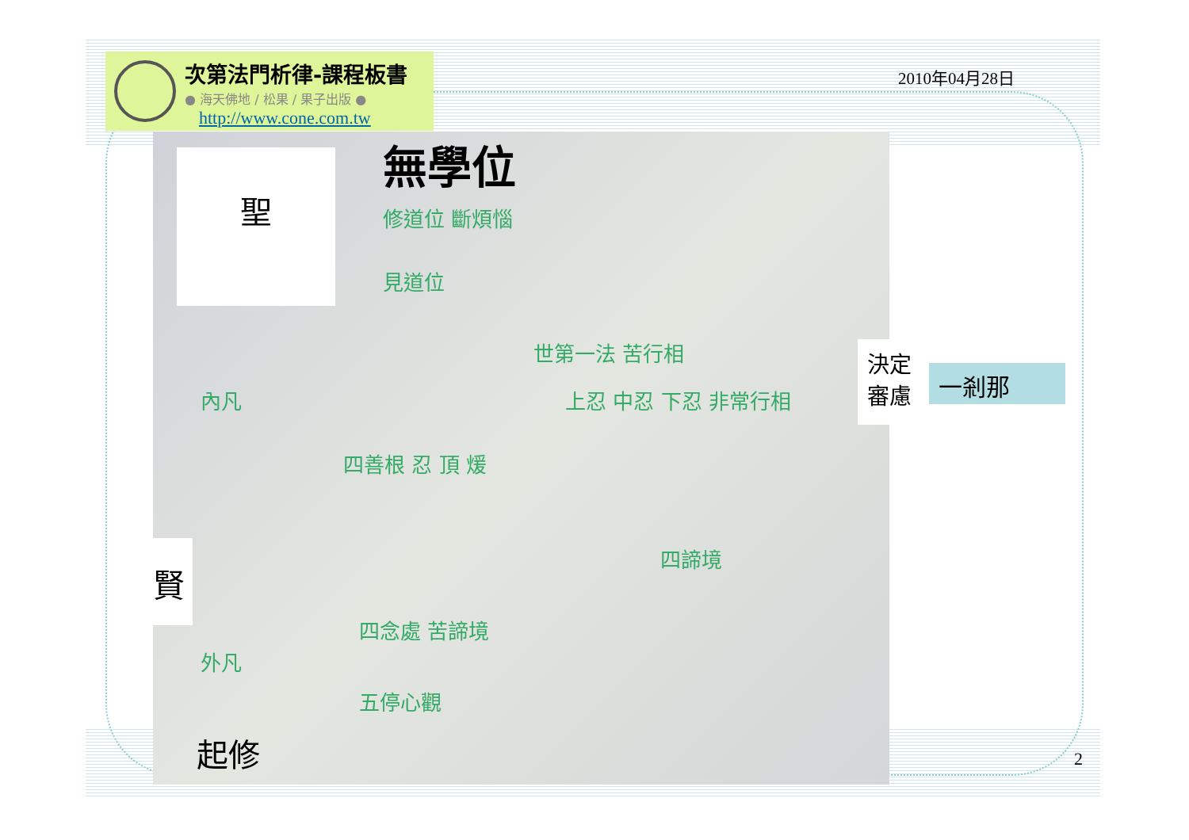次第法門析律-課程板書
● 海天佛地 / 松果 / 果子出版 ●
http://www.cone.com.tw
2010年04月28日
修道位 斷煩惱
見道位
內凡
世第一法 苦行相
上忍 中忍 下忍 非常行相
四善根 忍 頂 煖
四諦境
四念處 苦諦境
外凡
五停心觀
聖 無學位
賢
起修
決定
審慮
一剎那
2